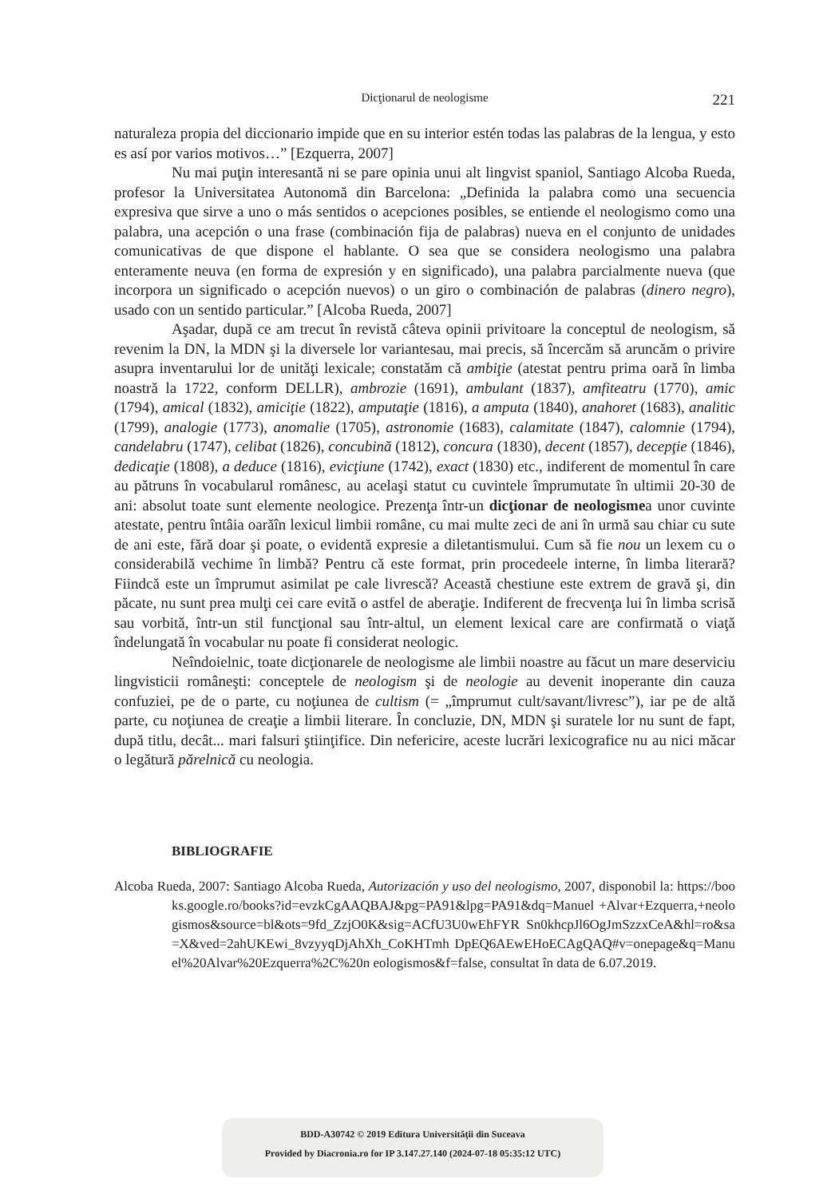Dicţionarul de neologisme
221
naturaleza propia del diccionario impide que en su interior estén todas las palabras de la lengua, y esto es así por varios motivos…” [Ezquerra, 2007]
Nu mai puţin interesantă ni se pare opinia unui alt lingvist spaniol, Santiago Alcoba Rueda, profesor la Universitatea Autonomă din Barcelona: „Definida la palabra como una secuencia expresiva que sirve a uno o más sentidos o acepciones posibles, se entiende el neologismo como una palabra, una acepción o una frase (combinación fija de palabras) nueva en el conjunto de unidades comunicativas de que dispone el hablante. O sea que se considera neologismo una palabra enteramente neuva (en forma de expresión y en significado), una palabra parcialmente nueva (que incorpora un significado o acepción nuevos) o un giro o combinación de palabras (dinero negro), usado con un sentido particular.” [Alcoba Rueda, 2007]
Aşadar, după ce am trecut în revistă câteva opinii privitoare la conceptul de neologism, să revenim la DN, la MDN şi la diversele lor variantesau, mai precis, să încercăm să aruncăm o privire asupra inventarului lor de unităţi lexicale; constatăm că ambiţie (atestat pentru prima oară în limba noastră la 1722, conform DELLR), ambrozie (1691), ambulant (1837), amfiteatru (1770), amic (1794), amical (1832), amiciţie (1822), amputaţie (1816), a amputa (1840), anahoret (1683), analitic (1799), analogie (1773), anomalie (1705), astronomie (1683), calamitate (1847), calomnie (1794), candelabru (1747), celibat (1826), concubină (1812), concura (1830), decent (1857), decepţie (1846), dedicaţie (1808), a deduce (1816), evicţiune (1742), exact (1830) etc., indiferent de momentul în care au pătruns în vocabularul românesc, au acelaşi statut cu cuvintele împrumutate în ultimii 20-30 de ani: absolut toate sunt elemente neologice. Prezenţa într-un dicţionar de neologismea unor cuvinte atestate, pentru întâia oarăîn lexicul limbii române, cu mai multe zeci de ani în urmă sau chiar cu sute de ani este, fără doar şi poate, o evidentă expresie a diletantismului. Cum să fie nou un lexem cu o considerabilă vechime în limbă? Pentru că este format, prin procedeele interne, în limba literară? Fiindcă este un împrumut asimilat pe cale livrescă? Această chestiune este extrem de gravă şi, din păcate, nu sunt prea mulţi cei care evită o astfel de aberaţie. Indiferent de frecvenţa lui în limba scrisă sau vorbită, într-un stil funcţional sau într-altul, un element lexical care are confirmată o viaţă îndelungată în vocabular nu poate fi considerat neologic.
Neîndoielnic, toate dicţionarele de neologisme ale limbii noastre au făcut un mare deserviciu lingvisticii româneşti: conceptele de neologism şi de neologie au devenit inoperante din cauza confuziei, pe de o parte, cu noţiunea de cultism (= „împrumut cult/savant/livresc”), iar pe de altă parte, cu noţiunea de creaţie a limbii literare. În concluzie, DN, MDN şi suratele lor nu sunt de fapt, după titlu, decât... mari falsuri ştiinţifice. Din nefericire, aceste lucrări lexicografice nu au nici măcar o legătură părelnică cu neologia.
BIBLIOGRAFIE
Alcoba Rueda, 2007: Santiago Alcoba Rueda, Autorización y uso del neologismo, 2007, disponobil la: https://books.google.ro/books?id=evzkCgAAQBAJ&pg=PA91&lpg=PA91&dq=Manuel +Alvar+Ezquerra,+neologismos&source=bl&ots=9fd_ZzjO0K&sig=ACfU3U0wEhFYR Sn0khcpJl6OgJmSzzxCeA&hl=ro&sa=X&ved=2ahUKEwi_8vzyyqDjAhXh_CoKHTmh DpEQ6AEwEHoECAgQAQ#v=onepage&q=Manuel%20Alvar%20Ezquerra%2C%20n eologismos&f=false, consultat în data de 6.07.2019.
BDD-A30742 © 2019 Editura Universităţii din Suceava
Provided by Diacronia.ro for IP 3.147.27.140 (2024-07-18 05:35:12 UTC)